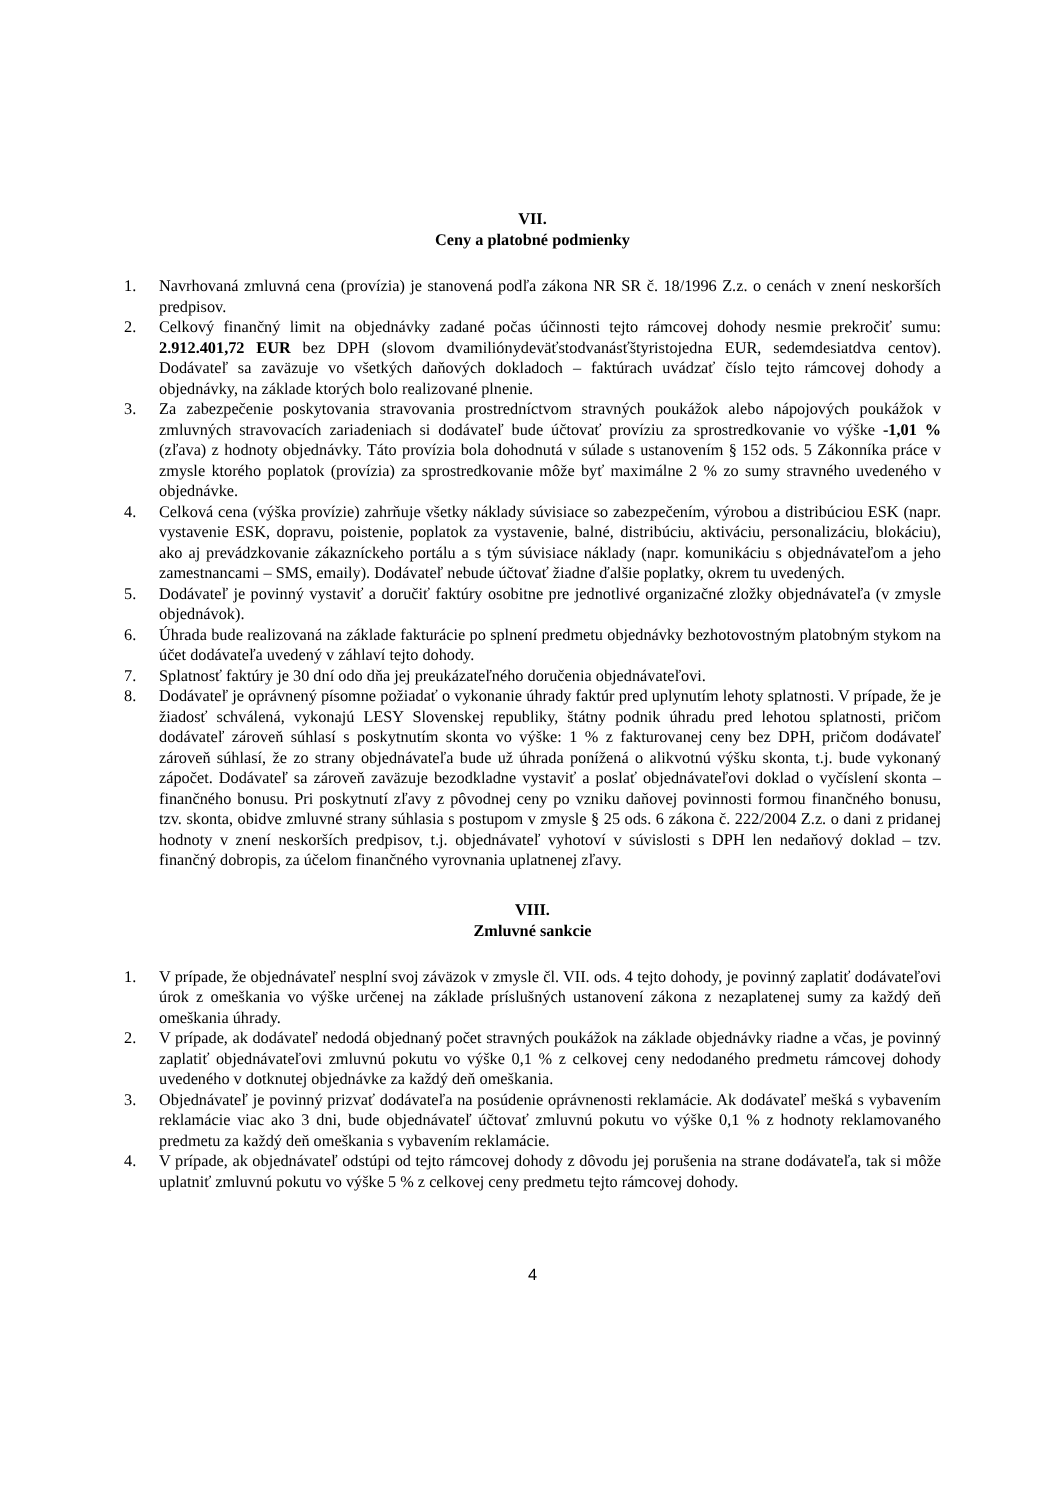VII.
Ceny a platobné podmienky
1. Navrhovaná zmluvná cena (provízia) je stanovená podľa zákona NR SR č. 18/1996 Z.z. o cenách v znení neskorších predpisov.
2. Celkový finančný limit na objednávky zadané počas účinnosti tejto rámcovej dohody nesmie prekročiť sumu: 2.912.401,72 EUR bez DPH (slovom dvamiliónydeväťstodvanásťštyristojedna EUR, sedemdesiatdva centov). Dodávateľ sa zaväzuje vo všetkých daňových dokladoch – faktúrach uvádzať číslo tejto rámcovej dohody a objednávky, na základe ktorých bolo realizované plnenie.
3. Za zabezpečenie poskytovania stravovania prostredníctvom stravných poukážok alebo nápojových poukážok v zmluvných stravovacích zariadeniach si dodávateľ bude účtovať províziu za sprostredkovanie vo výške -1,01 % (zľava) z hodnoty objednávky. Táto provízia bola dohodnutá v súlade s ustanovením § 152 ods. 5 Zákonníka práce v zmysle ktorého poplatok (provízia) za sprostredkovanie môže byť maximálne 2 % zo sumy stravného uvedeného v objednávke.
4. Celková cena (výška provízie) zahrňuje všetky náklady súvisiace so zabezpečením, výrobou a distribúciou ESK (napr. vystavenie ESK, dopravu, poistenie, poplatok za vystavenie, balné, distribúciu, aktiváciu, personalizáciu, blokáciu), ako aj prevádzkovanie zákazníckeho portálu a s tým súvisiace náklady (napr. komunikáciu s objednávateľom a jeho zamestnancami – SMS, emaily). Dodávateľ nebude účtovať žiadne ďalšie poplatky, okrem tu uvedených.
5. Dodávateľ je povinný vystaviť a doručiť faktúry osobitne pre jednotlivé organizačné zložky objednávateľa (v zmysle objednávok).
6. Úhrada bude realizovaná na základe fakturácie po splnení predmetu objednávky bezhotovostným platobným stykom na účet dodávateľa uvedený v záhlaví tejto dohody.
7. Splatnosť faktúry je 30 dní odo dňa jej preukázateľného doručenia objednávateľovi.
8. Dodávateľ je oprávnený písomne požiadať o vykonanie úhrady faktúr pred uplynutím lehoty splatnosti. V prípade, že je žiadosť schválená, vykonajú LESY Slovenskej republiky, štátny podnik úhradu pred lehotou splatnosti, pričom dodávateľ zároveň súhlasí s poskytnutím skonta vo výške: 1 % z fakturovanej ceny bez DPH, pričom dodávateľ zároveň súhlasí, že zo strany objednávateľa bude už úhrada ponížená o alikvotnú výšku skonta, t.j. bude vykonaný zápočet. Dodávateľ sa zároveň zaväzuje bezodkladne vystaviť a poslať objednávateľovi doklad o vyčíslení skonta – finančného bonusu. Pri poskytnutí zľavy z pôvodnej ceny po vzniku daňovej povinnosti formou finančného bonusu, tzv. skonta, obidve zmluvné strany súhlasia s postupom v zmysle § 25 ods. 6 zákona č. 222/2004 Z.z. o dani z pridanej hodnoty v znení neskorších predpisov, t.j. objednávateľ vyhotoví v súvislosti s DPH len nedaňový doklad – tzv. finančný dobropis, za účelom finančného vyrovnania uplatnenej zľavy.
VIII.
Zmluvné sankcie
1. V prípade, že objednávateľ nesplní svoj záväzok v zmysle čl. VII. ods. 4 tejto dohody, je povinný zaplatiť dodávateľovi úrok z omeškania vo výške určenej na základe príslušných ustanovení zákona z nezaplatenej sumy za každý deň omeškania úhrady.
2. V prípade, ak dodávateľ nedodá objednaný počet stravných poukážok na základe objednávky riadne a včas, je povinný zaplatiť objednávateľovi zmluvnú pokutu vo výške 0,1 % z celkovej ceny nedodaného predmetu rámcovej dohody uvedeného v dotknutej objednávke za každý deň omeškania.
3. Objednávateľ je povinný prizvať dodávateľa na posúdenie oprávnenosti reklamácie. Ak dodávateľ mešká s vybavením reklamácie viac ako 3 dni, bude objednávateľ účtovať zmluvnú pokutu vo výške 0,1 % z hodnoty reklamovaného predmetu za každý deň omeškania s vybavením reklamácie.
4. V prípade, ak objednávateľ odstúpi od tejto rámcovej dohody z dôvodu jej porušenia na strane dodávateľa, tak si môže uplatniť zmluvnú pokutu vo výške 5 % z celkovej ceny predmetu tejto rámcovej dohody.
4